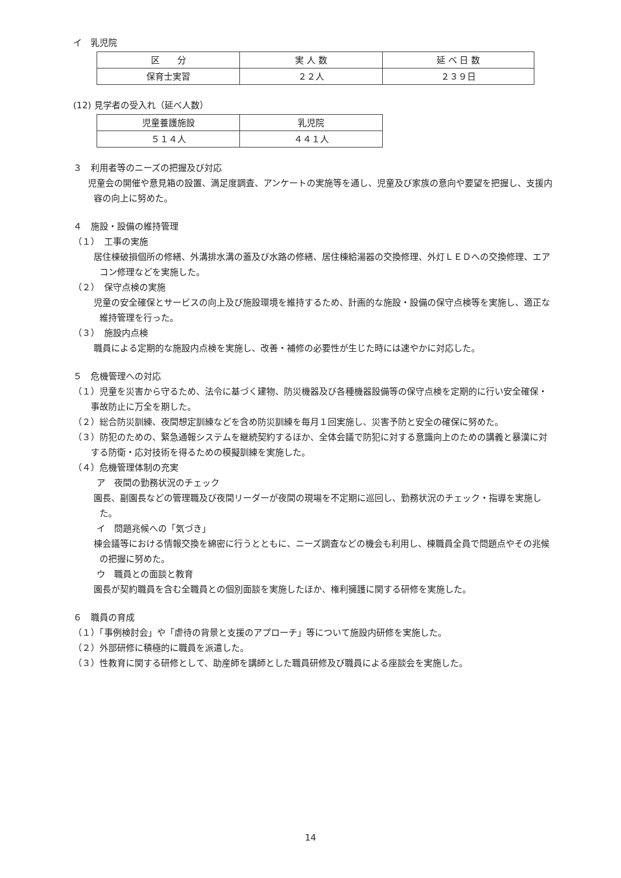イ　乳児院
| 区 分 | 実 人 数 | 延 べ 日 数 |
| 保育士実習 | ２２人 | ２３９日 |
(12) 見学者の受入れ（延べ人数）
| 児童養護施設 | 乳児院 |
| ５１４人 | ４４１人 |
３　利用者等のニーズの把握及び対応
児童会の開催や意見箱の設置、満足度調査、アンケートの実施等を通し、児童及び家族の意向や要望を把握し、支援内容の向上に努めた。
４　施設・設備の維持管理
（１）　工事の実施
居住棟破損個所の修繕、外溝排水溝の蓋及び水路の修繕、居住棟給湯器の交換修理、外灯ＬＥＤへの交換修理、エアコン修理などを実施した。
（２）　保守点検の実施
児童の安全確保とサービスの向上及び施設環境を維持するため、計画的な施設・設備の保守点検等を実施し、適正な維持管理を行った。
（３）　施設内点検
職員による定期的な施設内点検を実施し、改善・補修の必要性が生じた時には速やかに対応した。
５　危機管理への対応
（１）児童を災害から守るため、法令に基づく建物、防災機器及び各種機器設備等の保守点検を定期的に行い安全確保・事故防止に万全を期した。
（２）総合防災訓練、夜間想定訓練などを含め防災訓練を毎月１回実施し、災害予防と安全の確保に努めた。
（３）防犯のための、緊急通報システムを継続契約するほか、全体会議で防犯に対する意識向上のための講義と暴漢に対する防衛・応対技術を得るための模擬訓練を実施した。
（４）危機管理体制の充実
ア　夜間の勤務状況のチェック
園長、副園長などの管理職及び夜間リーダーが夜間の現場を不定期に巡回し、勤務状況のチェック・指導を実施した。
イ　問題兆候への「気づき」
棟会議等における情報交換を綿密に行うとともに、ニーズ調査などの機会も利用し、棟職員全員で問題点やその兆候の把握に努めた。
ウ　職員との面談と教育
園長が契約職員を含む全職員との個別面談を実施したほか、権利擁護に関する研修を実施した。
６　職員の育成
（１）「事例検討会」や「虐待の背景と支援のアプローチ」等について施設内研修を実施した。
（２）外部研修に積極的に職員を派遣した。
（３）性教育に関する研修として、助産師を講師とした職員研修及び職員による座談会を実施した。
14